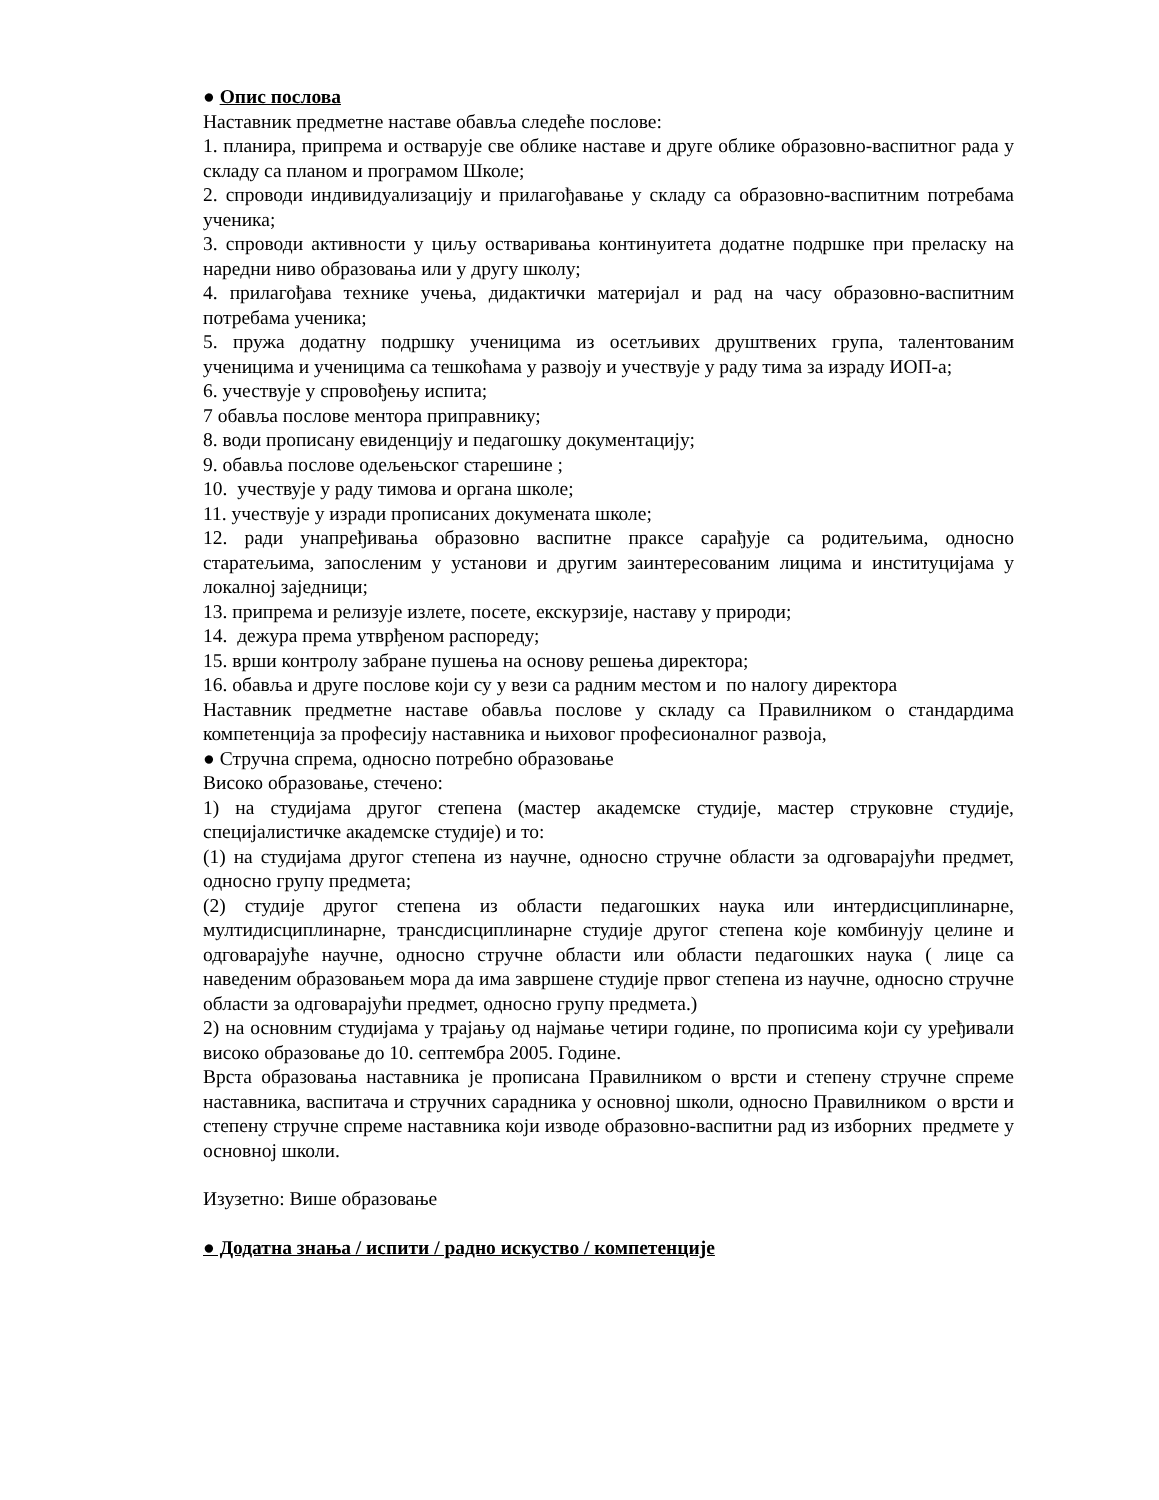● Опис послова
Наставник предметне наставе обавља следеће послове:
1. планира, припрема и остварује све облике наставе и друге облике образовно-васпитног рада у складу са планом и програмом Школе;
2. спроводи индивидуализацију и прилагођавање у складу са образовно-васпитним потребама ученика;
3. спроводи активности у циљу остваривања континуитета додатне подршке при преласку на наредни ниво образовања или у другу школу;
4. прилагођава технике учења, дидактички материјал и рад на часу образовно-васпитним потребама ученика;
5. пружа додатну подршку ученицима из осетљивих друштвених група, талентованим ученицима и ученицима са тешкоћама у развоју и учествује у раду тима за израду ИОП-а;
6. учествује у спровођењу испита;
7 обавља послове ментора приправнику;
8. води прописану евиденцију и педагошку документацију;
9. обавља послове одељењског старешине ;
10. учествује у раду тимова и органа школе;
11. учествује у изради прописаних докумената школе;
12. ради унапређивања образовно васпитне праксе сарађује са родитељима, односно старатељима, запосленим у установи и другим заинтересованим лицима и институцијама у локалној заједници;
13. припрема и релизује излете, посете, екскурзије, наставу у природи;
14. дежура према утврђеном распореду;
15. врши контролу забране пушења на основу решења директора;
16. обавља и друге послове који су у вези са радним местом и по налогу директора
Наставник предметне наставе обавља послове у складу са Правилником о стандардима компетенција за професију наставника и њиховог професионалног развоја,
● Стручна спрема, односно потребно образовање
Високо образовање, стечено:
1) на студијама другог степена (мастер академске студије, мастер струковне студије, специјалистичке академске студије) и то:
(1) на студијама другог степена из научне, односно стручне области за одговарајући предмет, односно групу предмета;
(2) студије другог степена из области педагошких наука или интердисциплинарне, мултидисциплинарне, трансдисциплинарне студије другог степена које комбинују целине и одговарајуће научне, односно стручне области или области педагошких наука ( лице са наведеним образовањем мора да има завршене студије првог степена из научне, односно стручне области за одговарајући предмет, односно групу предмета.)
2) на основним студијама у трајању од најмање четири године, по прописима који су уређивали високо образовање до 10. септембра 2005. Године.
Врста образовања наставника је прописана Правилником о врсти и степену стручне спреме наставника, васпитача и стручних сарадника у основној школи, односно Правилником о врсти и степену стручне спреме наставника који изводе образовно-васпитни рад из изборних предмете у основној школи.
Изузетно: Више образовање
● Додатна знања / испити / радно искуство / компетенције